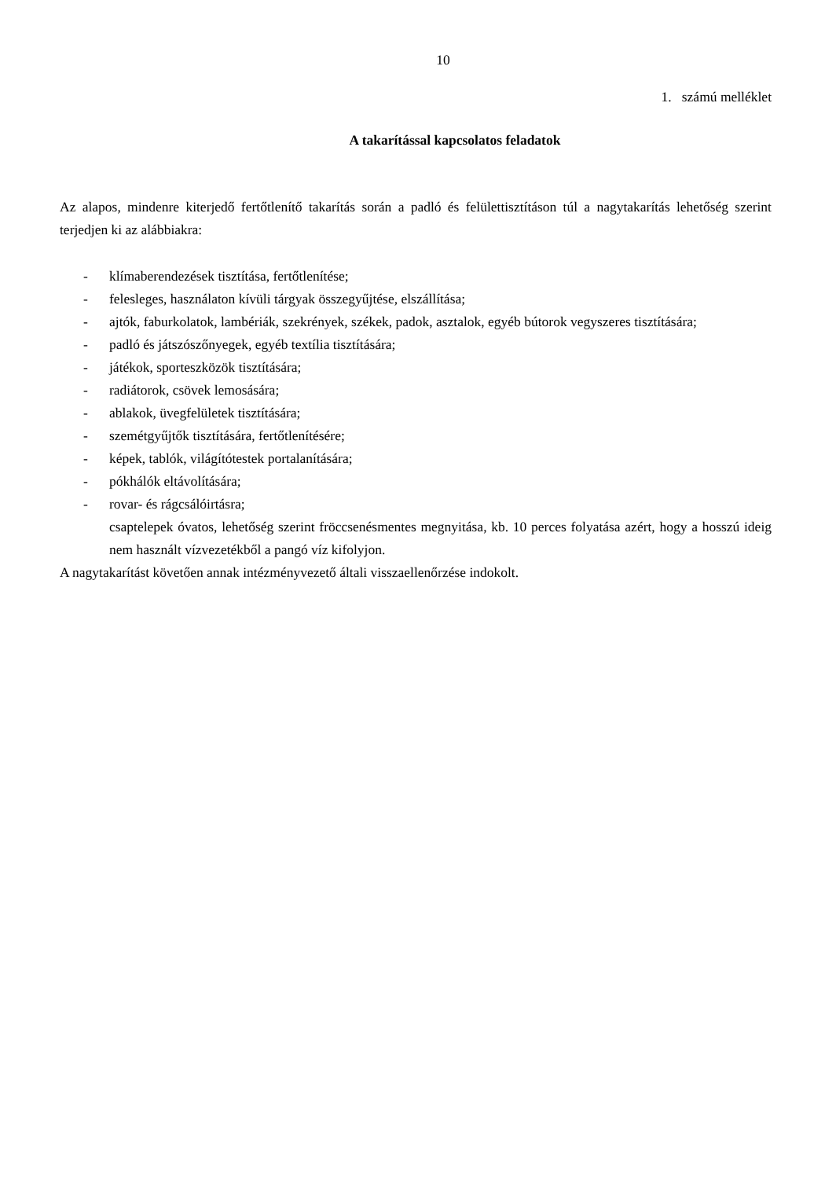10
1. számú melléklet
A takarítással kapcsolatos feladatok
Az alapos, mindenre kiterjedő fertőtlenítő takarítás során a padló és felülettisztításon túl a nagytakarítás lehetőség szerint terjedjen ki az alábbiakra:
- klímaberendezések tisztítása, fertőtlenítése;
- felesleges, használaton kívüli tárgyak összegyűjtése, elszállítása;
- ajtók, faburkolatok, lambériák, szekrények, székek, padok, asztalok, egyéb bútorok vegyszeres tisztítására;
- padló és játszószőnyegek, egyéb textília tisztítására;
- játékok, sporteszközök tisztítására;
- radiátorok, csövek lemosására;
- ablakok, üvegfelületek tisztítására;
- szemétgyűjtők tisztítására, fertőtlenítésére;
- képek, tablók, világítótestek portalanítására;
- pókhálók eltávolítására;
- rovar- és rágcsálóirtásra;
csaptelepek óvatos, lehetőség szerint fröccsenésmentes megnyitása, kb. 10 perces folyatása azért, hogy a hosszú ideig nem használt vízvezetékből a pangó víz kifolyjon.
A nagytakarítást követően annak intézményvezető általi visszaellenőrzése indokolt.